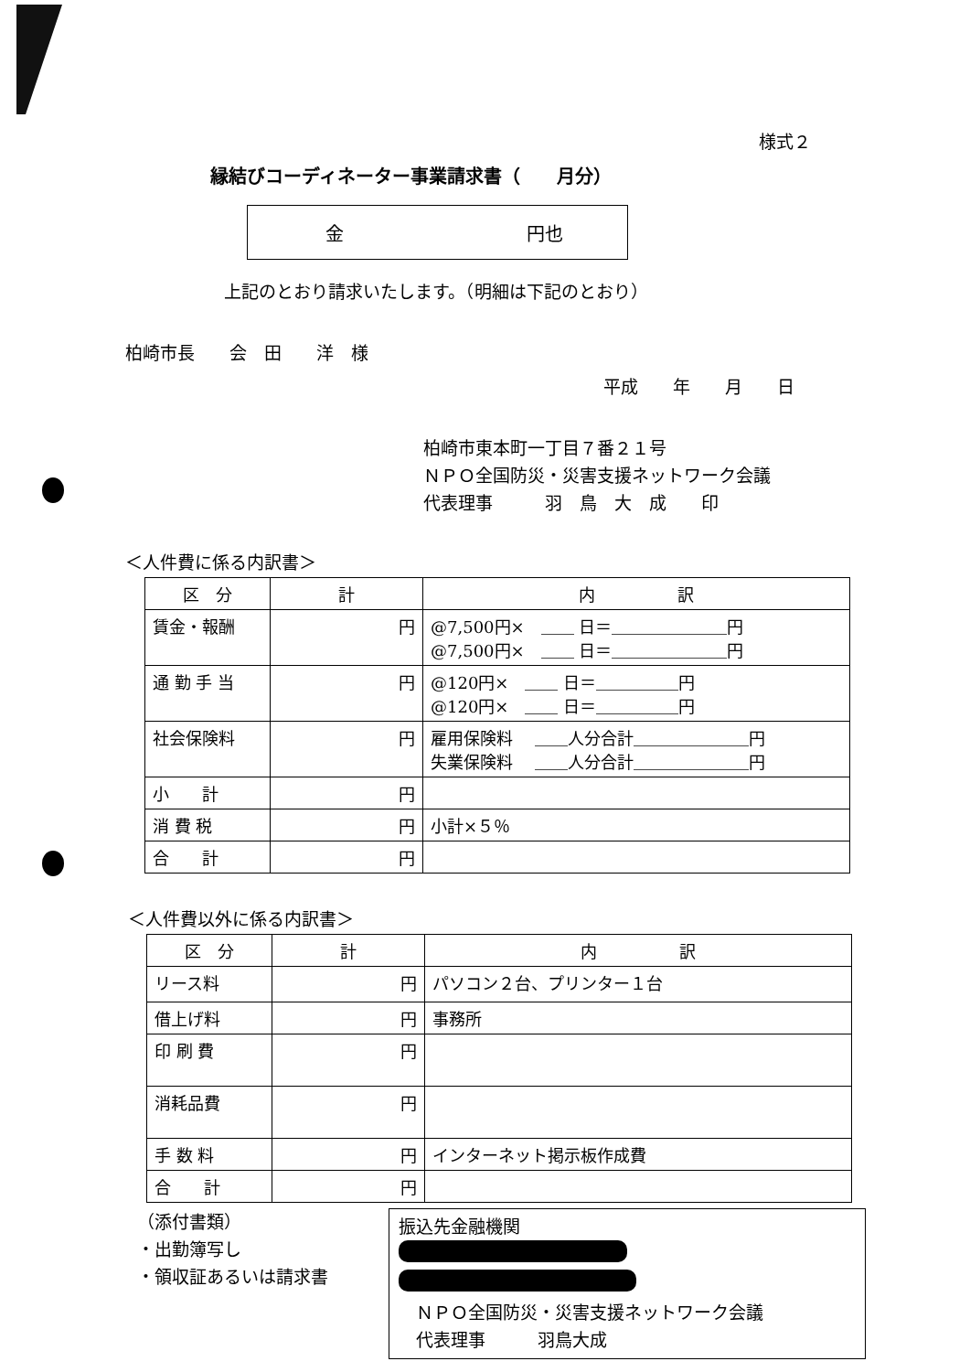様式２
縁結びコーディネーター事業請求書（　　月分）
金 円也
上記のとおり請求いたします。（明細は下記のとおり）
柏崎市長　　会　田　　洋　様
平成　　年　　月　　日
柏崎市東本町一丁目７番２１号
ＮＰＯ全国防災・災害支援ネットワーク会議
代表理事　　　羽　鳥　大　成　　印
＜人件費に係る内訳書＞
| 区 分 | 計 | 内 訳 |
| --- | --- | --- |
| 賃金・報酬 | 円 | @7,500円× ＿＿ 日＝＿＿＿＿＿＿＿円 @7,500円× ＿＿ 日＝＿＿＿＿＿＿＿円 |
| 通 勤 手 当 | 円 | @120円× ＿＿ 日＝＿＿＿＿＿円 @120円× ＿＿ 日＝＿＿＿＿＿円 |
| 社会保険料 | 円 | 雇用保険料 ＿＿人分合計＿＿＿＿＿＿＿円 失業保険料 ＿＿人分合計＿＿＿＿＿＿＿円 |
| 小 計 | 円 | |
| 消 費 税 | 円 | 小計×５％ |
| 合 計 | 円 | |
＜人件費以外に係る内訳書＞
| 区 分 | 計 | 内 訳 |
| --- | --- | --- |
| リース料 | 円 | パソコン２台、プリンター１台 |
| 借上げ料 | 円 | 事務所 |
| 印 刷 費 | 円 | |
| 消耗品費 | 円 | |
| 手 数 料 | 円 | インターネット掲示板作成費 |
| 合 計 | 円 | |
（添付書類）
・出勤簿写し
・領収証あるいは請求書
振込先金融機関
　ＮＰＯ全国防災・災害支援ネットワーク会議
　代表理事　　　羽鳥大成